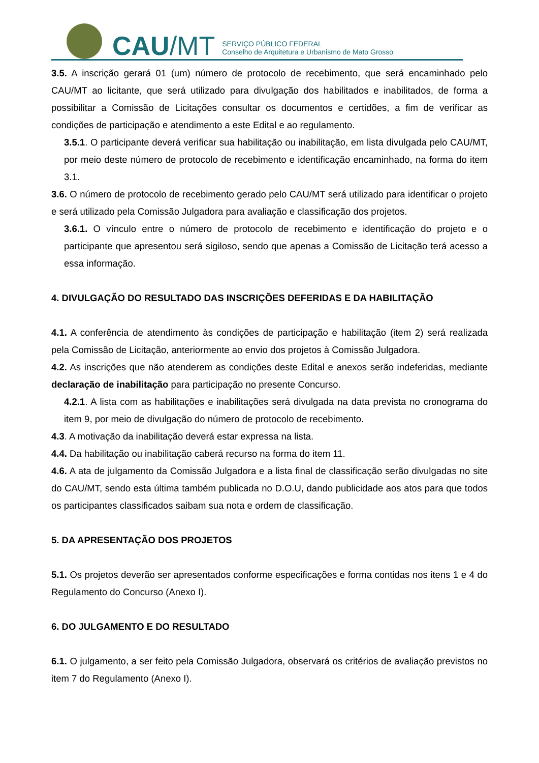CAU/MT
SERVIÇO PÚBLICO FEDERAL
Conselho de Arquitetura e Urbanismo de Mato Grosso
3.5. A inscrição gerará 01 (um) número de protocolo de recebimento, que será encaminhado pelo CAU/MT ao licitante, que será utilizado para divulgação dos habilitados e inabilitados, de forma a possibilitar a Comissão de Licitações consultar os documentos e certidões, a fim de verificar as condições de participação e atendimento a este Edital e ao regulamento.
3.5.1. O participante deverá verificar sua habilitação ou inabilitação, em lista divulgada pelo CAU/MT, por meio deste número de protocolo de recebimento e identificação encaminhado, na forma do item 3.1.
3.6. O número de protocolo de recebimento gerado pelo CAU/MT será utilizado para identificar o projeto e será utilizado pela Comissão Julgadora para avaliação e classificação dos projetos.
3.6.1. O vínculo entre o número de protocolo de recebimento e identificação do projeto e o participante que apresentou será sigiloso, sendo que apenas a Comissão de Licitação terá acesso a essa informação.
4. DIVULGAÇÃO DO RESULTADO DAS INSCRIÇÕES DEFERIDAS E DA HABILITAÇÃO
4.1. A conferência de atendimento às condições de participação e habilitação (item 2) será realizada pela Comissão de Licitação, anteriormente ao envio dos projetos à Comissão Julgadora.
4.2. As inscrições que não atenderem as condições deste Edital e anexos serão indeferidas, mediante declaração de inabilitação para participação no presente Concurso.
4.2.1. A lista com as habilitações e inabilitações será divulgada na data prevista no cronograma do item 9, por meio de divulgação do número de protocolo de recebimento.
4.3. A motivação da inabilitação deverá estar expressa na lista.
4.4. Da habilitação ou inabilitação caberá recurso na forma do item 11.
4.6. A ata de julgamento da Comissão Julgadora e a lista final de classificação serão divulgadas no site do CAU/MT, sendo esta última também publicada no D.O.U, dando publicidade aos atos para que todos os participantes classificados saibam sua nota e ordem de classificação.
5. DA APRESENTAÇÃO DOS PROJETOS
5.1. Os projetos deverão ser apresentados conforme especificações e forma contidas nos itens 1 e 4 do Regulamento do Concurso (Anexo I).
6. DO JULGAMENTO E DO RESULTADO
6.1. O julgamento, a ser feito pela Comissão Julgadora, observará os critérios de avaliação previstos no item 7 do Regulamento (Anexo I).